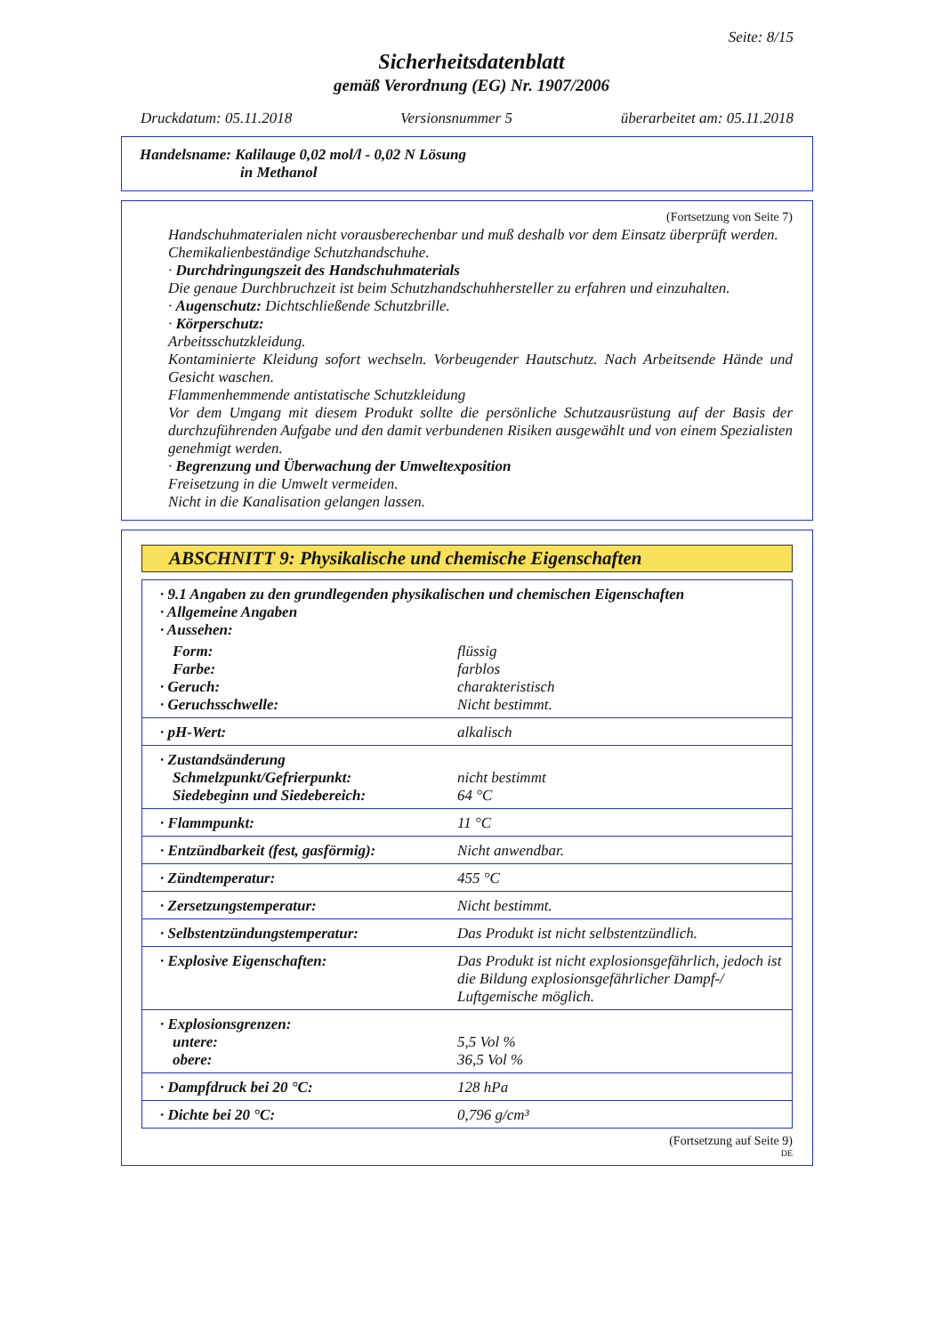Seite: 8/15
Sicherheitsdatenblatt
gemäß Verordnung (EG) Nr. 1907/2006
Druckdatum: 05.11.2018 Versionsnummer 5 überarbeitet am: 05.11.2018
Handelsname: Kalilauge 0,02 mol/l - 0,02 N Lösung
in Methanol
(Fortsetzung von Seite 7)
Handschuhmaterialen nicht vorausberechenbar und muß deshalb vor dem Einsatz überprüft werden.
Chemikalienbeständige Schutzhandschuhe.
· Durchdringungszeit des Handschuhmaterials
Die genaue Durchbruchzeit ist beim Schutzhandschuhhersteller zu erfahren und einzuhalten.
· Augenschutz: Dichtschließende Schutzbrille.
· Körperschutz:
Arbeitsschutzkleidung.
Kontaminierte Kleidung sofort wechseln. Vorbeugender Hautschutz. Nach Arbeitsende Hände und Gesicht waschen.
Flammenhemmende antistatische Schutzkleidung
Vor dem Umgang mit diesem Produkt sollte die persönliche Schutzausrüstung auf der Basis der durchzuführenden Aufgabe und den damit verbundenen Risiken ausgewählt und von einem Spezialisten genehmigt werden.
· Begrenzung und Überwachung der Umweltexposition
Freisetzung in die Umwelt vermeiden.
Nicht in die Kanalisation gelangen lassen.
ABSCHNITT 9: Physikalische und chemische Eigenschaften
| · 9.1 Angaben zu den grundlegenden physikalischen und chemischen Eigenschaften · Allgemeine Angaben · Aussehen: | |
| Form: | flüssig |
| Farbe: | farblos |
| · Geruch: | charakteristisch |
| · Geruchsschwelle: | Nicht bestimmt. |
| · pH-Wert: | alkalisch |
| · Zustandsänderung | |
| Schmelzpunkt/Gefrierpunkt: | nicht bestimmt |
| Siedebeginn und Siedebereich: | 64 °C |
| · Flammpunkt: | 11 °C |
| · Entzündbarkeit (fest, gasförmig): | Nicht anwendbar. |
| · Zündtemperatur: | 455 °C |
| · Zersetzungstemperatur: | Nicht bestimmt. |
| · Selbstentzündungstemperatur: | Das Produkt ist nicht selbstentzündlich. |
| · Explosive Eigenschaften: | Das Produkt ist nicht explosionsgefährlich, jedoch ist die Bildung explosionsgefährlicher Dampf-/ Luftgemische möglich. |
| · Explosionsgrenzen: | |
| untere: | 5,5 Vol % |
| obere: | 36,5 Vol % |
| · Dampfdruck bei 20 °C: | 128 hPa |
| · Dichte bei 20 °C: | 0,796 g/cm³ |
(Fortsetzung auf Seite 9)
DE